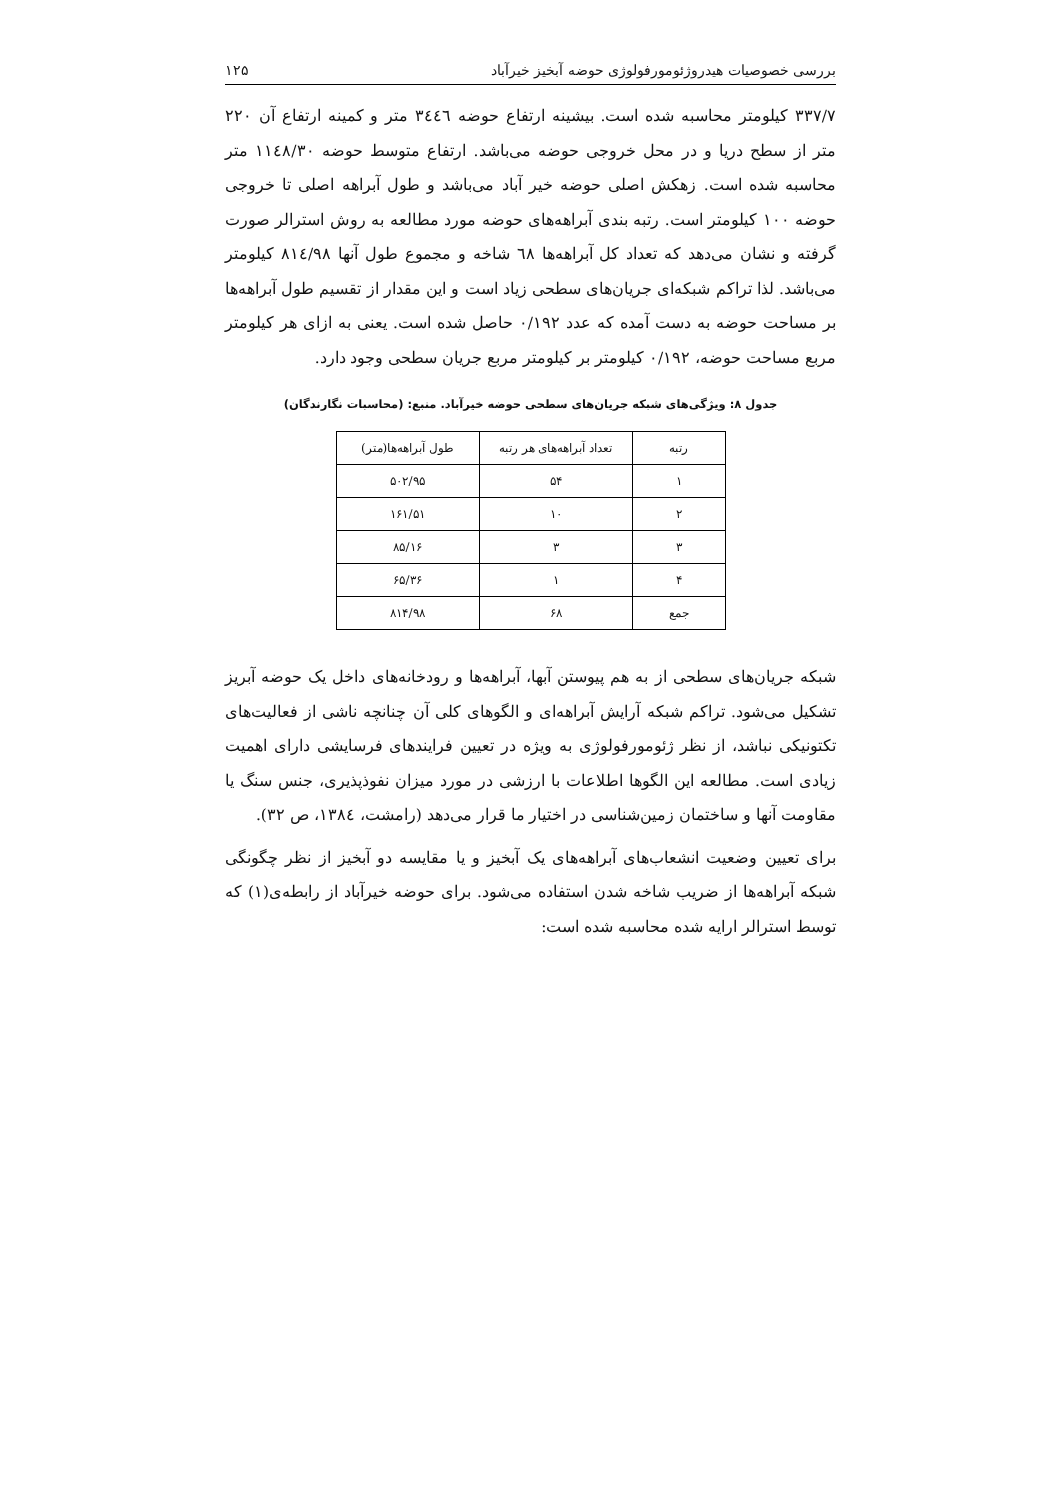بررسی خصوصیات هیدروژئومورفولوژی حوضه آبخیز خیرآباد ۱۲۵
۳۳۷/۷ کیلومتر محاسبه شده است. بیشینه ارتفاع حوضه ۳٤٤٦ متر و کمینه ارتفاع آن ۲۲۰ متر از سطح دریا و در محل خروجی حوضه می‌باشد. ارتفاع متوسط حوضه ۱۱٤۸/۳۰ متر محاسبه شده است. زهکش اصلی حوضه خیر آباد می‌باشد و طول آبراهه اصلی تا خروجی حوضه ۱۰۰ کیلومتر است. رتبه بندی آبراهه‌های حوضه مورد مطالعه به روش استرالر صورت گرفته و نشان می‌دهد که تعداد کل آبراهه‌ها ٦۸ شاخه و مجموع طول آنها ۸۱٤/۹۸ کیلومتر می‌باشد. لذا تراکم شبکه‌ای جریان‌های سطحی زیاد است و این مقدار از تقسیم طول آبراهه‌ها بر مساحت حوضه به دست آمده که عدد ۰/۱۹۲ حاصل شده است. یعنی به ازای هر کیلومتر مربع مساحت حوضه، ۰/۱۹۲ کیلومتر بر کیلومتر مربع جریان سطحی وجود دارد.
جدول ۸: ویژگی‌های شبکه جریان‌های سطحی حوضه خیرآباد. منبع: (محاسبات نگارندگان)
| رتبه | تعداد آبراهه‌های هر رتبه | طول آبراهه‌ها(متر) |
| --- | --- | --- |
| ۱ | ۵۴ | ۵۰۲/۹۵ |
| ۲ | ۱۰ | ۱۶۱/۵۱ |
| ۳ | ۳ | ۸۵/۱۶ |
| ۴ | ۱ | ۶۵/۳۶ |
| جمع | ۶۸ | ۸۱۴/۹۸ |
شبکه جریان‌های سطحی از به هم پیوستن آبها، آبراهه‌ها و رودخانه‌های داخل یک حوضه آبریز تشکیل می‌شود. تراکم شبکه آرایش آبراهه‌ای و الگوهای کلی آن چنانچه ناشی از فعالیت‌های تکتونیکی نباشد، از نظر ژئومورفولوژی به ویژه در تعیین فرایندهای فرسایشی دارای اهمیت زیادی است. مطالعه این الگوها اطلاعات با ارزشی در مورد میزان نفوذپذیری، جنس سنگ یا مقاومت آنها و ساختمان زمین‌شناسی در اختیار ما قرار می‌دهد (رامشت، ۱۳۸٤، ص ۳۲).
برای تعیین وضعیت انشعاب‌های آبراهه‌های یک آبخیز و یا مقایسه دو آبخیز از نظر چگونگی شبکه آبراهه‌ها از ضریب شاخه شدن استفاده می‌شود. برای حوضه خیرآباد از رابطه‌ی(۱) که توسط استرالر ارایه شده محاسبه شده است: